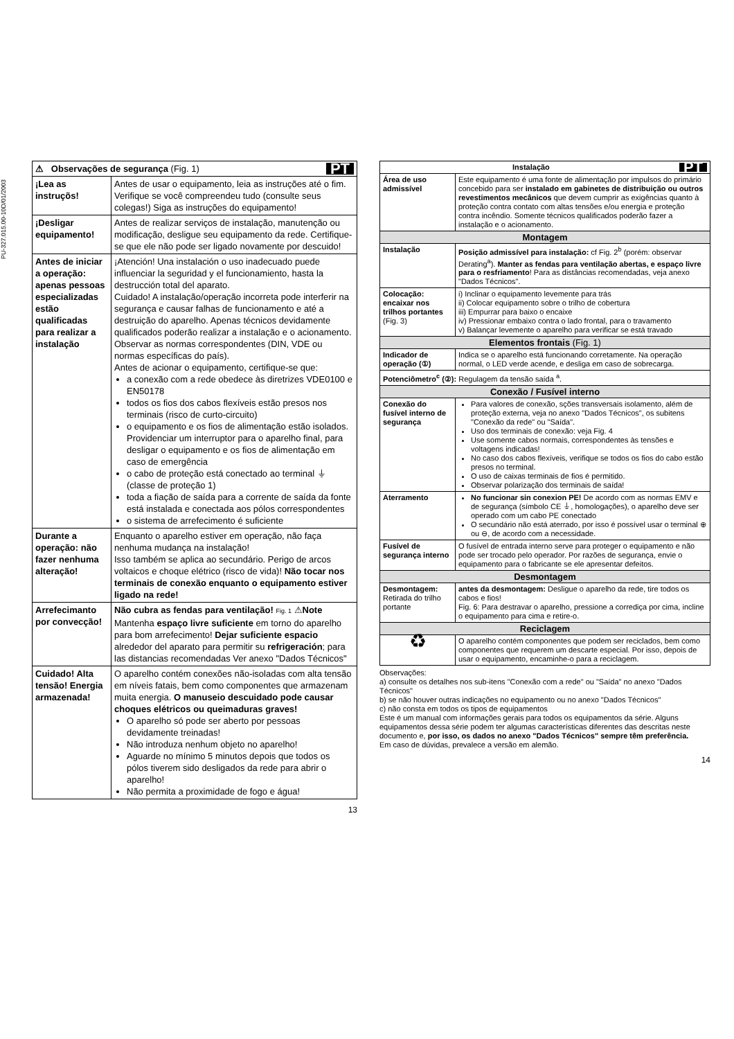PU-327.015.00-10D/01/2003
| PT ⚠ Observações de segurança (Fig. 1) | |
| ¡Lea as instruçõs! | Antes de usar o equipamento, leia as instruções até o fim. Verifique se você compreendeu tudo (consulte seus colegas!) Siga as instruções do equipamento! |
| ¡Desligar equipamento! | Antes de realizar serviços de instalação, manutenção ou modificação, desligue seu equipamento da rede. Certifique-se que ele não pode ser ligado novamente por descuido! |
| Antes de iniciar a operação: apenas pessoas especializadas estão qualificadas para realizar a instalação | ¡Atención! Una instalación o uso inadecuado puede influenciar la seguridad y el funcionamiento, hasta la destrucción total del aparato. Cuidado! A instalação/operação incorreta pode interferir na segurança e causar falhas de funcionamento e até a destruição do aparelho. Apenas técnicos devidamente qualificados poderão realizar a instalação e o acionamento. Observar as normas correspondentes (DIN, VDE ou normas específicas do país). Antes de acionar o equipamento, certifique-se que: a conexão com a rede obedece às diretrizes VDE0100 e EN50178 todos os fios dos cabos flexíveis estão presos nos terminais (risco de curto-circuito) o equipamento e os fios de alimentação estão isolados. Providenciar um interruptor para o aparelho final, para desligar o equipamento e os fios de alimentação em caso de emergência o cabo de proteção está conectado ao terminal ⏚ (classe de proteção 1) toda a fiação de saída para a corrente de saída da fonte está instalada e conectada aos pólos correspondentes o sistema de arrefecimento é suficiente |
| Durante a operação: não fazer nenhuma alteração! | Enquanto o aparelho estiver em operação, não faça nenhuma mudança na instalação! Isso também se aplica ao secundário. Perigo de arcos voltaicos e choque elétrico (risco de vida)! Não tocar nos terminais de conexão enquanto o equipamento estiver ligado na rede! |
| Arrefecimanto por convecção! | Não cubra as fendas para ventilação! Fig. 1 ⚠ Note Mantenha espaço livre suficiente em torno do aparelho para bom arrefecimento! Dejar suficiente espacio alrededor del aparato para permitir su refrigeración ; para las distancias recomendadas Ver anexo "Dados Técnicos" |
| Cuidado! Alta tensão! Energia armazenada! | O aparelho contém conexões não-isoladas com alta tensão em níveis fatais, bem como componentes que armazenam muita energia. O manuseio descuidado pode causar choques elétricos ou queimaduras graves! O aparelho só pode ser aberto por pessoas devidamente treinadas! Não introduza nenhum objeto no aparelho! Aguarde no mínimo 5 minutos depois que todos os pólos tiverem sido desligados da rede para abrir o aparelho! Não permita a proximidade de fogo e água! |
13
| PT Instalação | |
| Área de uso admissível | Este equipamento é uma fonte de alimentação por impulsos do primário concebido para ser instalado em gabinetes de distribuição ou outros revestimentos mecânicos que devem cumprir as exigências quanto à proteção contra contato com altas tensões e/ou energia e proteção contra incêndio. Somente técnicos qualificados poderão fazer a instalação e o acionamento. |
| Montagem | |
| Instalação | Posição admissível para instalação: cf Fig. 2<sup>b</sup> (porém: observar Derating<sup>a</sup>). Manter as fendas para ventilação abertas, e espaço livre para o resfriamento ! Para as distâncias recomendadas, veja anexo "Dados Técnicos". |
| Colocação: encaixar nos trilhos portantes (Fig. 3) | i) Inclinar o equipamento levemente para trás ii) Colocar equipamento sobre o trilho de cobertura iii) Empurrar para baixo o encaixe iv) Pressionar embaixo contra o lado frontal, para o travamento v) Balançar levemente o aparelho para verificar se está travado |
| Elementos frontais (Fig. 1) | |
| Indicador de operação (①) | Indica se o aparelho está funcionando corretamente. Na operação normal, o LED verde acende, e desliga em caso de sobrecarga. |
| Potenciômetro<sup>c</sup> (②): Regulagem da tensão saída <sup>a</sup>. | |
| Conexão / Fusível interno | |
| Conexão do fusível interno de segurança | Para valores de conexão, sções transversais isolamento, além de proteção externa, veja no anexo "Dados Técnicos", os subitens "Conexão da rede" ou "Saída". Uso dos terminais de conexão: veja Fig. 4 Use somente cabos normais, correspondentes às tensões e voltagens indicadas! No caso dos cabos flexíveis, verifique se todos os fios do cabo estão presos no terminal. O uso de caixas terminais de fios é permitido. Observar polarização dos terminais de saída! |
| Aterramento | No funcionar sin conexion PE! De acordo com as normas EMV e de segurança (símbolo CE ⏚, homologações), o aparelho deve ser operado com um cabo PE conectado O secundário não está aterrado, por isso é possível usar o terminal ⊕ ou ⊖, de acordo com a necessidade. |
| Fusível de segurança interno | O fusível de entrada interno serve para proteger o equipamento e não pode ser trocado pelo operador. Por razões de segurança, envie o equipamento para o fabricante se ele apresentar defeitos. |
| Desmontagem | |
| Desmontagem: Retirada do trilho portante | antes da desmontagem: Desligue o aparelho da rede, tire todos os cabos e fios! Fig. 6: Para destravar o aparelho, pressione a corrediça por cima, incline o equipamento para cima e retire-o. |
| Reciclagem | |
| ♻ | O aparelho contém componentes que podem ser reciclados, bem como componentes que requerem um descarte especial. Por isso, depois de usar o equipamento, encaminhe-o para a reciclagem. |
Observações:
a) consulte os detalhes nos sub-itens "Conexão com a rede" ou "Saída" no anexo "Dados Técnicos"
b) se não houver outras indicações no equipamento ou no anexo "Dados Técnicos"
c) não consta em todos os tipos de equipamentos
Este é um manual com informações gerais para todos os equipamentos da série. Alguns equipamentos dessa série podem ter algumas características diferentes das descritas neste documento e, por isso, os dados no anexo "Dados Técnicos" sempre têm preferência.
Em caso de dúvidas, prevalece a versão em alemão.
14